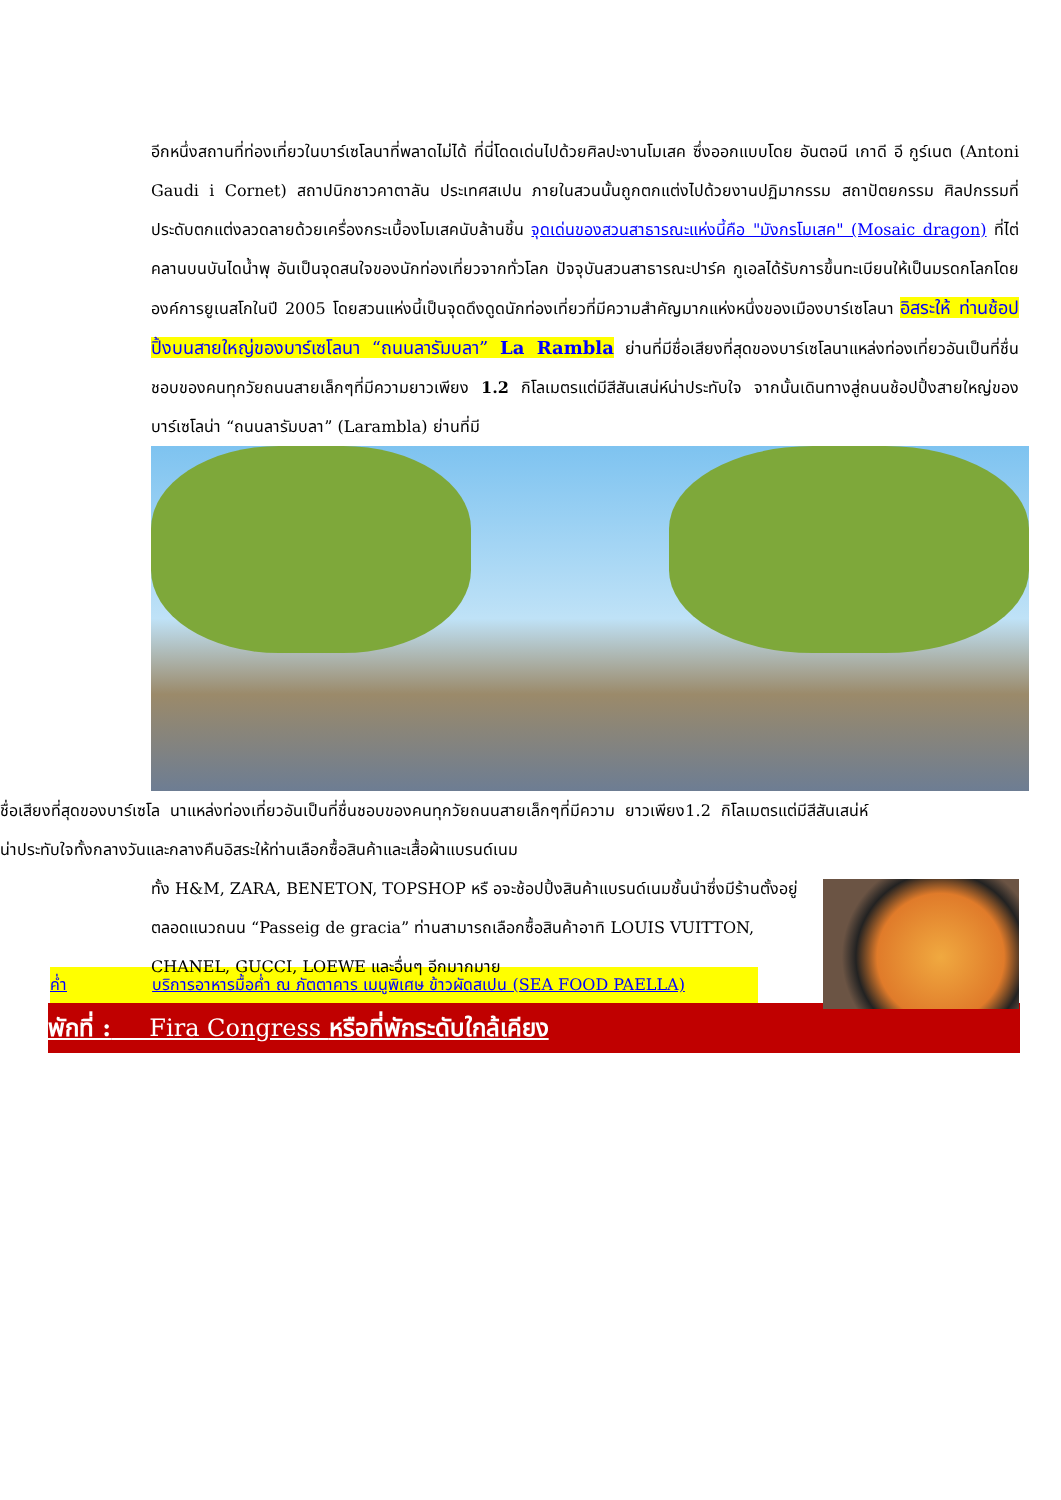อีกหนึ่งสถานที่ท่องเที่ยวในบาร์เซโลนาที่พลาดไม่ได้ ที่นี่โดดเด่นไปด้วยศิลปะงานโมเสค ซึ่งออกแบบโดย อันตอนี เกาดี อี กูร์เนต (Antoni Gaudi i Cornet) สถาปนิกชาวคาตาลัน ประเทศสเปน ภายในสวนนั้นถูกตกแต่งไปด้วยงานปฏิมากรรม สถาปัตยกรรม ศิลปกรรมที่ประดับตกแต่งลวดลายด้วยเครื่องกระเบื้องโมเสคนับล้านชิ้น จุดเด่นของสวนสาธารณะแห่งนี้คือ "มังกรโมเสค" (Mosaic dragon) ที่ไต่คลานบนบันไดน้ำพุ อันเป็นจุดสนใจของนักท่องเที่ยวจากทั่วโลก ปัจจุบันสวนสาธารณะปาร์ค กูเอลได้รับการขึ้นทะเบียนให้เป็นมรดกโลกโดยองค์การยูเนสโกในปี 2005 โดยสวนแห่งนี้เป็นจุดดึงดูดนักท่องเที่ยวที่มีความสำคัญมากแห่งหนึ่งของเมืองบาร์เซโลนา อิสระให้ ท่านช้อปปิ้งบนสายใหญ่ของบาร์เซโลนา “ถนนลารัมบลา” La Rambla ย่านที่มีชื่อเสียงที่สุดของบาร์เซโลนาแหล่งท่องเที่ยวอันเป็นที่ชื่นชอบของคนทุกวัยถนนสายเล็กๆที่มีความยาวเพียง 1.2 กิโลเมตรแต่มีสีสันเสน่ห์น่าประทับใจ จากนั้นเดินทางสู่ถนนช้อปปิ้งสายใหญ่ของบาร์เซโลน่า “ถนนลารัมบลา” (Larambla) ย่านที่มี
ชื่อเสียงที่สุดของบาร์เซโล นาแหล่งท่องเที่ยวอันเป็นที่ชื่นชอบของคนทุกวัยถนนสายเล็กๆที่มีความ ยาวเพียง1.2 กิโลเมตรแต่มีสีสันเสน่ห์น่าประทับใจทั้งกลางวันและกลางคืนอิสระให้ท่านเลือกซื้อสินค้าและเสื้อผ้าแบรนด์เนม
ทั้ง H&M, ZARA, BENETON, TOPSHOP หรื อจะช้อปปิ้งสินค้าแบรนด์เนมชั้นนำซึ่งมีร้านตั้งอยู่ตลอดแนวถนน “Passeig de gracia” ท่านสามารถเลือกซื้อสินค้าอาทิ LOUIS VUITTON, CHANEL, GUCCI, LOEWE และอื่นๆ อีกมากมาย
ค่ำ บริการอาหารมื้อค่ำ ณ ภัตตาคาร เมนูพิเศษ ข้าวผัดสเปน (SEA FOOD PAELLA)
พักที่ : Fira Congress หรือที่พักระดับใกล้เคียง